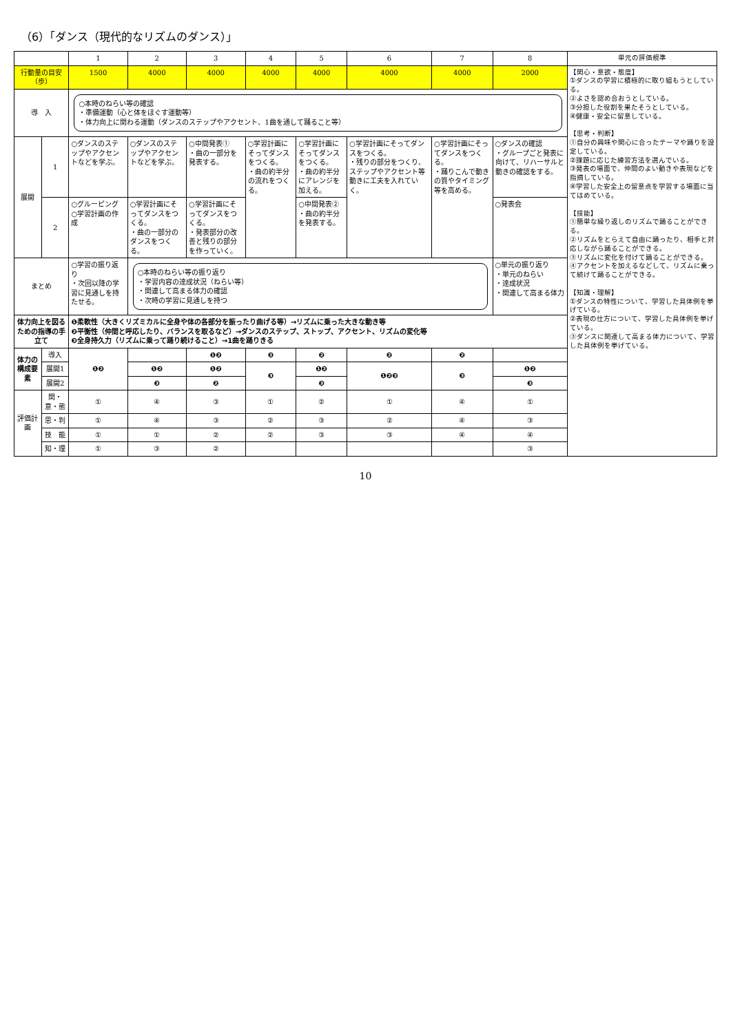（6）「ダンス（現代的なリズムのダンス）」
| | | 1 | 2 | 3 | 4 | 5 | 6 | 7 | 8 | 単元の評価規準 |
| --- | --- | --- | --- | --- | --- | --- | --- | --- | --- | --- |
| 行動量の目安（歩） | | 1500 | 4000 | 4000 | 4000 | 4000 | 4000 | 4000 | 2000 | 【関心・意欲・態度】 ①ダンスの学習に積極的に取り組もうとしている。 ②よさを認め合おうとしている。 ③分担した役割を果たそうとしている。 ④健康・安全に留意している。 【思考・判断】 ①自分の興味や関心に合ったテーマや踊りを設定している。 ②課題に応じた練習方法を選んでいる。 ③発表の場面で、仲間のよい動きや表現などを指摘している。 ④学習した安全上の留意点を学習する場面に当てはめている。 【技能】 ①簡単な繰り返しのリズムで踊ることができる。 ②リズムをとらえて自由に踊ったり、相手と対応しながら踊ることができる。 ③リズムに変化を付けて踊ることができる。 ④アクセントを加えるなどして、リズムに乗って続けて踊ることができる。 【知識・理解】 ①ダンスの特性について、学習した具体例を挙げている。 ②表現の仕方について、学習した具体例を挙げている。 ③ダンスに関連して高まる体力について、学習した具体例を挙げている。 |
| 導 入 | | ○本時のねらい等の確認 ・準備運動（心と体をほぐす運動等） ・体力向上に関わる運動（ダンスのステップやアクセント、1曲を通して踊ること等） | | | | | | | | |
| 展開 | 1 | ○ダンスのステップやアクセントなどを学ぶ。 | ○ダンスのステップやアクセントなどを学ぶ。 | ○中間発表① ・曲の一部分を発表する。 | ○学習計画にそってダンスをつくる。 ・曲の約半分の流れをつくる。 | ○学習計画にそってダンスをつくる。 ・曲の約半分にアレンジを加える。 | ○学習計画にそってダンスをつくる。 ・残りの部分をつくり、ステップやアクセント等動きに工夫を入れていく。 | ○学習計画にそってダンスをつくる。 ・踊りこんで動きの質やタイミング等を高める。 | ○ダンスの確認 ・グループごと発表に向けて、リハーサルと動きの確認をする。 | |
| | 2 | ○グルーピング ○学習計画の作成 | ○学習計画にそってダンスをつくる。 ・曲の一部分のダンスをつくる。 | ○学習計画にそってダンスをつくる。 ・発表部分の改善と残りの部分を作っていく。 | | ○中間発表② ・曲の約半分を発表する。 | | | ○発表会 | |
| まとめ | | ○学習の振り返り ・次回以降の学習に見通しを持たせる。 | ○本時のねらい等の振り返り ・学習内容の達成状況（ねらい等） ・関連して高まる体力の確認 ・次時の学習に見通しを持つ | | | | | | ○単元の振り返り ・単元のねらい ・達成状況 ・関連して高まる体力 | |
| 体力向上を図るための指導の手立て | | ❶柔軟性（大きくリズミカルに全身や体の各部分を振ったり曲げる等）→リズムに乗った大きな動き等 ❷平衡性（仲間と呼応したり、バランスを取るなど）→ダンスのステップ、ストップ、アクセント、リズムの変化等 ❸全身持久力（リズムに乗って踊り続けること）→1曲を踊りきる | | | | | | | | |
| 体力の構成要素 | 導入 | ❶❷ | | ❶❷ | ❷ | ❷ | ❷ | ❷ | | |
| | 展開1 | | ❶❷ | ❶❷ | ❸ | ❶❷ | ❶❷❸ | ❸ | ❶❷ | |
| | 展開2 | | ❸ | ❷ | | ❸ | | | ❸ | |
| 評価計画 | 関・意・態 | ① | ④ | ③ | ① | ② | ① | ④ | ① | |
| | 思・判 | ① | ④ | ③ | ② | ③ | ② | ④ | ③ | |
| | 技 能 | ① | ① | ② | ② | ③ | ③ | ④ | ④ | |
| | 知・理 | ① | ③ | ② | | | | | ③ | |
10